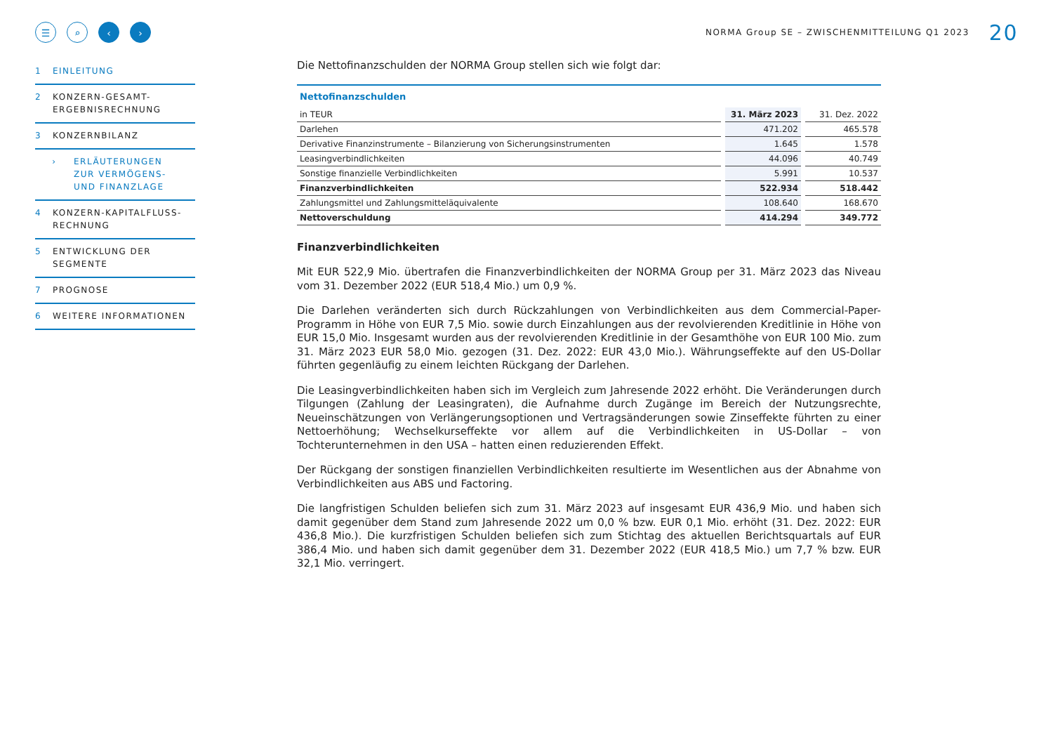☰ ⌕ ‹ ›
NORMA Group SE – ZWISCHENMITTEILUNG Q1 2023 20
1 EINLEITUNG
2 KONZERN-GESAMT-
ERGEBNISRECHNUNG
3 KONZERNBILANZ
› ERLÄUTERUNGEN
ZUR VERMÖGENS-
UND FINANZLAGE
4 KONZERN-KAPITALFLUSS-
RECHNUNG
5 ENTWICKLUNG DER
SEGMENTE
7 PROGNOSE
6 WEITERE INFORMATIONEN
Die Nettofinanzschulden der NORMA Group stellen sich wie folgt dar:
Nettofinanzschulden
| in TEUR | 31. März 2023 | 31. Dez. 2022 |
| --- | --- | --- |
| Darlehen | 471.202 | 465.578 |
| Derivative Finanzinstrumente – Bilanzierung von Sicherungsinstrumenten | 1.645 | 1.578 |
| Leasingverbindlichkeiten | 44.096 | 40.749 |
| Sonstige finanzielle Verbindlichkeiten | 5.991 | 10.537 |
| Finanzverbindlichkeiten | 522.934 | 518.442 |
| Zahlungsmittel und Zahlungsmitteläquivalente | 108.640 | 168.670 |
| Nettoverschuldung | 414.294 | 349.772 |
Finanzverbindlichkeiten
Mit EUR 522,9 Mio. übertrafen die Finanzverbindlichkeiten der NORMA Group per 31. März 2023 das Niveau vom 31. Dezember 2022 (EUR 518,4 Mio.) um 0,9 %.
Die Darlehen veränderten sich durch Rückzahlungen von Verbindlichkeiten aus dem Commercial-Paper-Programm in Höhe von EUR 7,5 Mio. sowie durch Einzahlungen aus der revolvierenden Kreditlinie in Höhe von EUR 15,0 Mio. Insgesamt wurden aus der revolvierenden Kreditlinie in der Gesamthöhe von EUR 100 Mio. zum 31. März 2023 EUR 58,0 Mio. gezogen (31. Dez. 2022: EUR 43,0 Mio.). Währungseffekte auf den US-Dollar führten gegenläufig zu einem leichten Rückgang der Darlehen.
Die Leasingverbindlichkeiten haben sich im Vergleich zum Jahresende 2022 erhöht. Die Veränderungen durch Tilgungen (Zahlung der Leasingraten), die Aufnahme durch Zugänge im Bereich der Nutzungsrechte, Neueinschätzungen von Verlängerungsoptionen und Vertragsänderungen sowie Zinseffekte führten zu einer Nettoerhöhung; Wechselkurseffekte vor allem auf die Verbindlichkeiten in US-Dollar – von Tochterunternehmen in den USA – hatten einen reduzierenden Effekt.
Der Rückgang der sonstigen finanziellen Verbindlichkeiten resultierte im Wesentlichen aus der Abnahme von Verbindlichkeiten aus ABS und Factoring.
Die langfristigen Schulden beliefen sich zum 31. März 2023 auf insgesamt EUR 436,9 Mio. und haben sich damit gegenüber dem Stand zum Jahresende 2022 um 0,0 % bzw. EUR 0,1 Mio. erhöht (31. Dez. 2022: EUR 436,8 Mio.). Die kurzfristigen Schulden beliefen sich zum Stichtag des aktuellen Berichtsquartals auf EUR 386,4 Mio. und haben sich damit gegenüber dem 31. Dezember 2022 (EUR 418,5 Mio.) um 7,7 % bzw. EUR 32,1 Mio. verringert.